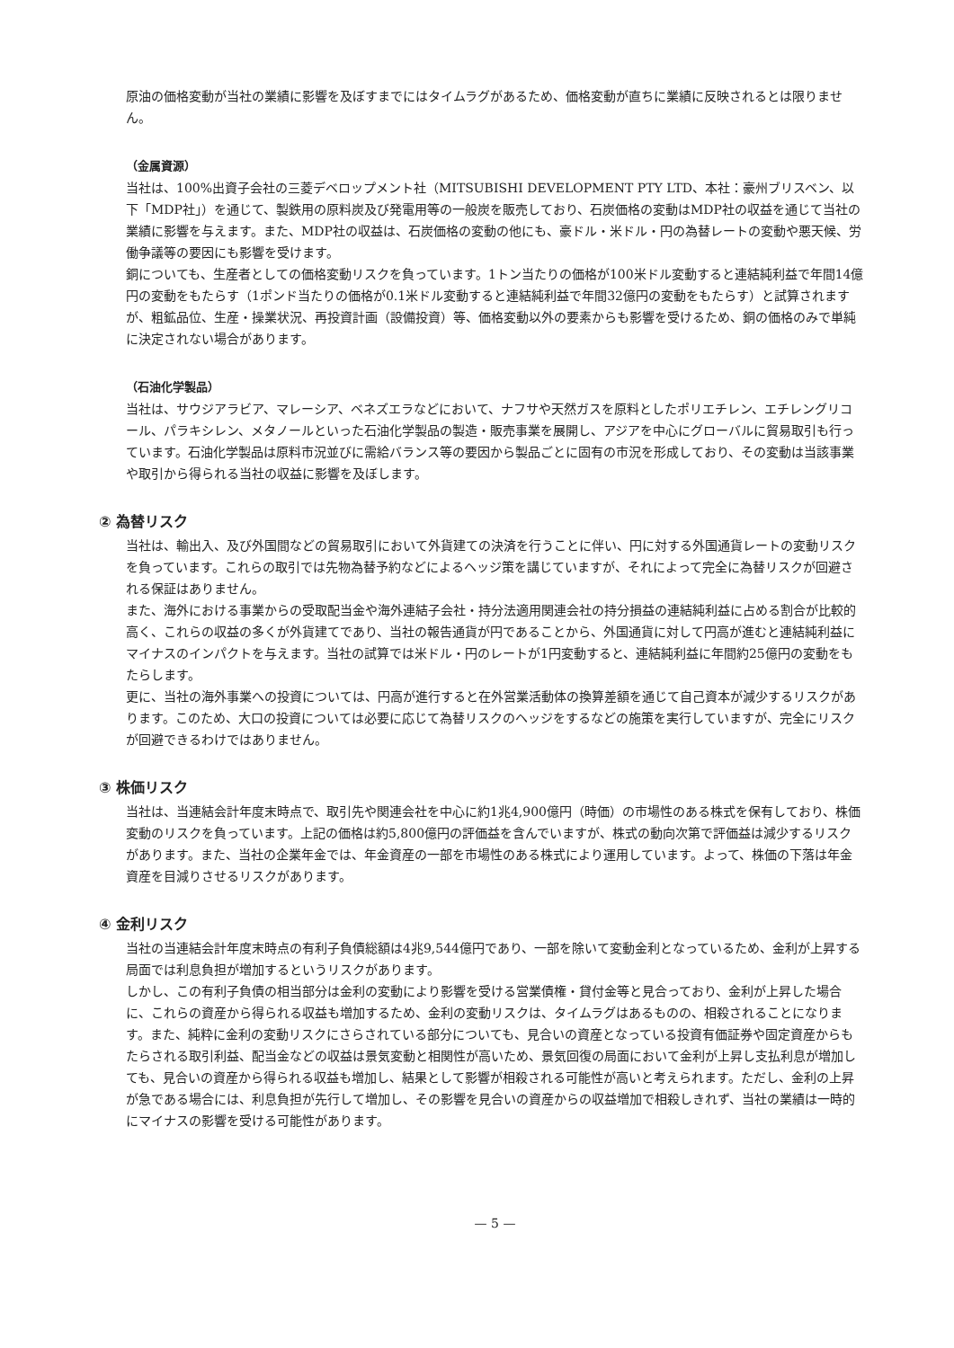原油の価格変動が当社の業績に影響を及ぼすまでにはタイムラグがあるため、価格変動が直ちに業績に反映されるとは限りません。
（金属資源）
当社は、100%出資子会社の三菱デベロップメント社（MITSUBISHI DEVELOPMENT PTY LTD、本社：豪州ブリスベン、以下「MDP社」）を通じて、製鉄用の原料炭及び発電用等の一般炭を販売しており、石炭価格の変動はMDP社の収益を通じて当社の業績に影響を与えます。また、MDP社の収益は、石炭価格の変動の他にも、豪ドル・米ドル・円の為替レートの変動や悪天候、労働争議等の要因にも影響を受けます。
銅についても、生産者としての価格変動リスクを負っています。1トン当たりの価格が100米ドル変動すると連結純利益で年間14億円の変動をもたらす（1ポンド当たりの価格が0.1米ドル変動すると連結純利益で年間32億円の変動をもたらす）と試算されますが、粗鉱品位、生産・操業状況、再投資計画（設備投資）等、価格変動以外の要素からも影響を受けるため、銅の価格のみで単純に決定されない場合があります。
（石油化学製品）
当社は、サウジアラビア、マレーシア、ベネズエラなどにおいて、ナフサや天然ガスを原料としたポリエチレン、エチレングリコール、パラキシレン、メタノールといった石油化学製品の製造・販売事業を展開し、アジアを中心にグローバルに貿易取引も行っています。石油化学製品は原料市況並びに需給バランス等の要因から製品ごとに固有の市況を形成しており、その変動は当該事業や取引から得られる当社の収益に影響を及ぼします。
② 為替リスク
当社は、輸出入、及び外国間などの貿易取引において外貨建ての決済を行うことに伴い、円に対する外国通貨レートの変動リスクを負っています。これらの取引では先物為替予約などによるヘッジ策を講じていますが、それによって完全に為替リスクが回避される保証はありません。
また、海外における事業からの受取配当金や海外連結子会社・持分法適用関連会社の持分損益の連結純利益に占める割合が比較的高く、これらの収益の多くが外貨建てであり、当社の報告通貨が円であることから、外国通貨に対して円高が進むと連結純利益にマイナスのインパクトを与えます。当社の試算では米ドル・円のレートが1円変動すると、連結純利益に年間約25億円の変動をもたらします。
更に、当社の海外事業への投資については、円高が進行すると在外営業活動体の換算差額を通じて自己資本が減少するリスクがあります。このため、大口の投資については必要に応じて為替リスクのヘッジをするなどの施策を実行していますが、完全にリスクが回避できるわけではありません。
③ 株価リスク
当社は、当連結会計年度末時点で、取引先や関連会社を中心に約1兆4,900億円（時価）の市場性のある株式を保有しており、株価変動のリスクを負っています。上記の価格は約5,800億円の評価益を含んでいますが、株式の動向次第で評価益は減少するリスクがあります。また、当社の企業年金では、年金資産の一部を市場性のある株式により運用しています。よって、株価の下落は年金資産を目減りさせるリスクがあります。
④ 金利リスク
当社の当連結会計年度末時点の有利子負債総額は4兆9,544億円であり、一部を除いて変動金利となっているため、金利が上昇する局面では利息負担が増加するというリスクがあります。
しかし、この有利子負債の相当部分は金利の変動により影響を受ける営業債権・貸付金等と見合っており、金利が上昇した場合に、これらの資産から得られる収益も増加するため、金利の変動リスクは、タイムラグはあるものの、相殺されることになります。また、純粋に金利の変動リスクにさらされている部分についても、見合いの資産となっている投資有価証券や固定資産からもたらされる取引利益、配当金などの収益は景気変動と相関性が高いため、景気回復の局面において金利が上昇し支払利息が増加しても、見合いの資産から得られる収益も増加し、結果として影響が相殺される可能性が高いと考えられます。ただし、金利の上昇が急である場合には、利息負担が先行して増加し、その影響を見合いの資産からの収益増加で相殺しきれず、当社の業績は一時的にマイナスの影響を受ける可能性があります。
— 5 —